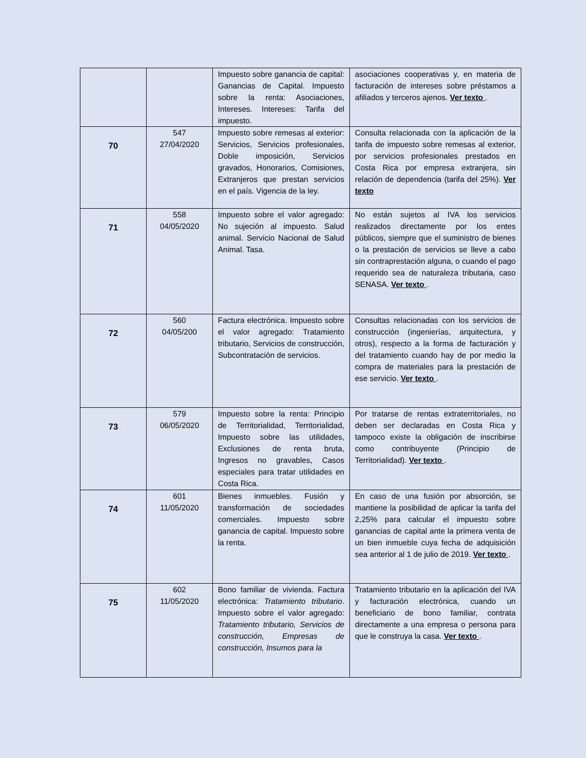| | | Impuesto sobre ganancia de capital: Ganancias de Capital. Impuesto sobre la renta: Asociaciones, Intereses. Intereses: Tarifa del impuesto. | asociaciones cooperativas y, en materia de facturación de intereses sobre préstamos a afiliados y terceros ajenos. Ver texto . |
| 70 | 547 27/04/2020 | Impuesto sobre remesas al exterior: Servicios, Servicios profesionales, Doble imposición, Servicios gravados, Honorarios, Comisiones, Extranjeros que prestan servicios en el país. Vigencia de la ley. | Consulta relacionada con la aplicación de la tarifa de impuesto sobre remesas al exterior, por servicios profesionales prestados en Costa Rica por empresa extranjera, sin relación de dependencia (tarifa del 25%). Ver texto |
| 71 | 558 04/05/2020 | Impuesto sobre el valor agregado: No sujeción al impuesto. Salud animal. Servicio Nacional de Salud Animal. Tasa. | No están sujetos al IVA los servicios realizados directamente por los entes públicos, siempre que el suministro de bienes o la prestación de servicios se lleve a cabo sin contraprestación alguna, o cuando el pago requerido sea de naturaleza tributaria, caso SENASA. Ver texto . |
| 72 | 560 04/05/200 | Factura electrónica. Impuesto sobre el valor agregado: Tratamiento tributario, Servicios de construcción, Subcontratación de servicios. | Consultas relacionadas con los servicios de construcción (ingenierías, arquitectura, y otros), respecto a la forma de facturación y del tratamiento cuando hay de por medio la compra de materiales para la prestación de ese servicio. Ver texto . |
| 73 | 579 06/05/2020 | Impuesto sobre la renta: Principio de Territorialidad, Territorialidad, Impuesto sobre las utilidades, Exclusiones de renta bruta, Ingresos no gravables, Casos especiales para tratar utilidades en Costa Rica. | Por tratarse de rentas extraterritoriales, no deben ser declaradas en Costa Rica y tampoco existe la obligación de inscribirse como contribuyente (Principio de Territorialidad). Ver texto . |
| 74 | 601 11/05/2020 | Bienes inmuebles. Fusión y transformación de sociedades comerciales. Impuesto sobre ganancia de capital. Impuesto sobre la renta. | En caso de una fusión por absorción, se mantiene la posibilidad de aplicar la tarifa del 2,25% para calcular el impuesto sobre ganancias de capital ante la primera venta de un bien inmueble cuya fecha de adquisición sea anterior al 1 de julio de 2019. Ver texto . |
| 75 | 602 11/05/2020 | Bono familiar de vivienda. Factura electrónica: Tratamiento tributario . Impuesto sobre el valor agregado: Tratamiento tributario, Servicios de construcción, Empresas de construcción, Insumos para la | Tratamiento tributario en la aplicación del IVA y facturación electrónica, cuando un beneficiario de bono familiar, contrata directamente a una empresa o persona para que le construya la casa. Ver texto . |